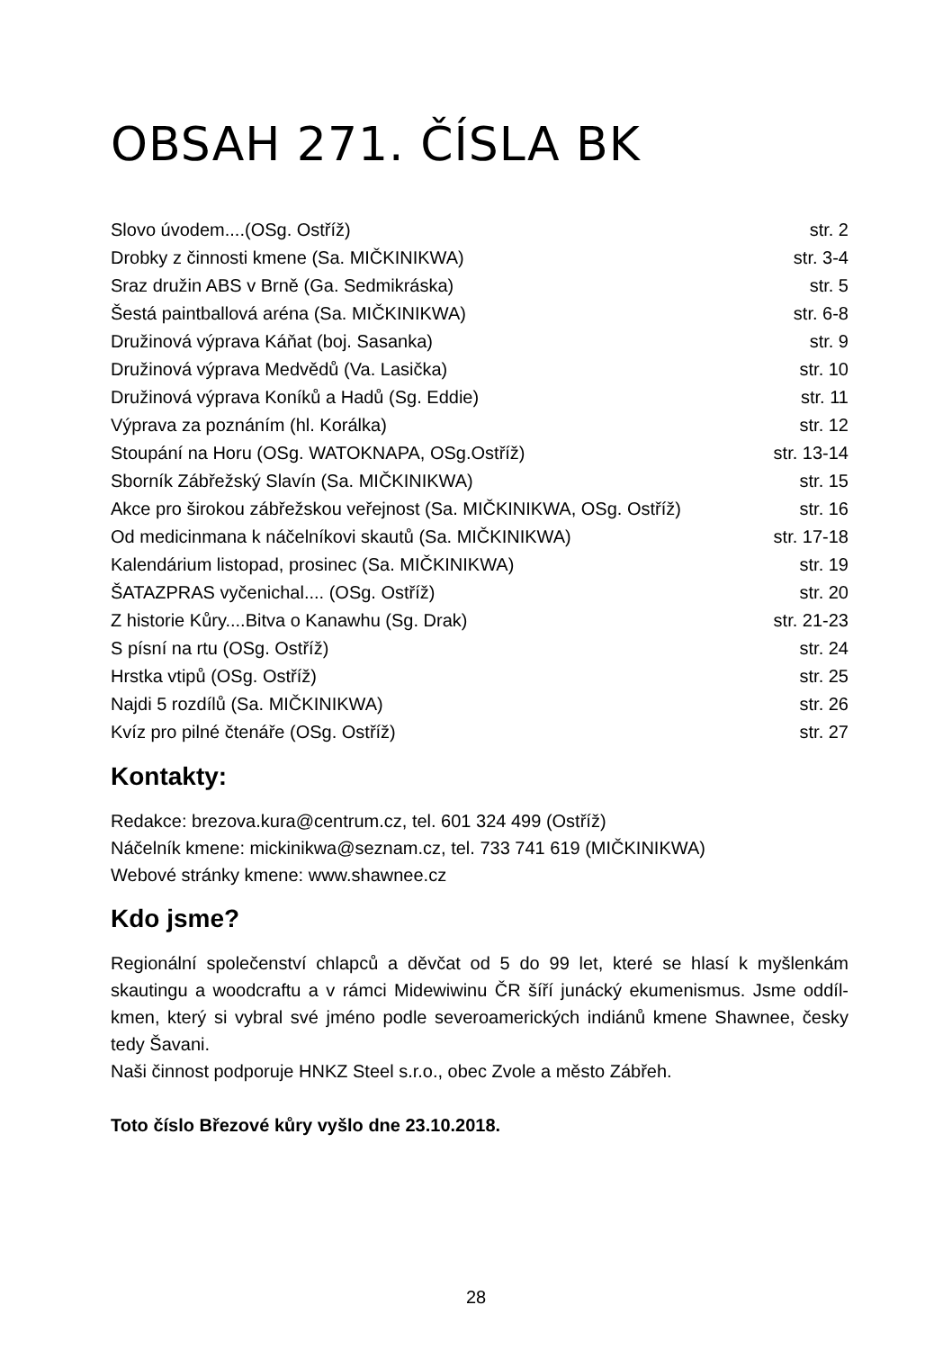OBSAH 271. ČÍSLA BK
| Slovo úvodem....(OSg. Ostříž) | str. 2 |
| Drobky z činnosti kmene (Sa. MIČKINIKWA) | str. 3-4 |
| Sraz družin ABS v Brně (Ga. Sedmikráska) | str. 5 |
| Šestá paintballová aréna (Sa. MIČKINIKWA) | str. 6-8 |
| Družinová výprava Káňat (boj. Sasanka) | str. 9 |
| Družinová výprava Medvědů (Va. Lasička) | str. 10 |
| Družinová výprava Koníků a Hadů (Sg. Eddie) | str. 11 |
| Výprava za poznáním (hl. Korálka) | str. 12 |
| Stoupání na Horu (OSg. WATOKNAPA, OSg.Ostříž) | str. 13-14 |
| Sborník Zábřežský Slavín (Sa. MIČKINIKWA) | str. 15 |
| Akce pro širokou zábřežskou veřejnost (Sa. MIČKINIKWA, OSg. Ostříž) | str. 16 |
| Od medicinmana k náčelníkovi skautů (Sa. MIČKINIKWA) | str. 17-18 |
| Kalendárium listopad, prosinec (Sa. MIČKINIKWA) | str. 19 |
| ŠATAZPRAS vyčenichal.... (OSg. Ostříž) | str. 20 |
| Z historie Kůry....Bitva o Kanawhu (Sg. Drak) | str. 21-23 |
| S písní na rtu (OSg. Ostříž) | str. 24 |
| Hrstka vtipů (OSg. Ostříž) | str. 25 |
| Najdi 5 rozdílů (Sa. MIČKINIKWA) | str. 26 |
| Kvíz pro pilné čtenáře (OSg. Ostříž) | str. 27 |
Kontakty:
Redakce: brezova.kura@centrum.cz, tel. 601 324 499 (Ostříž)
Náčelník kmene: mickinikwa@seznam.cz, tel. 733 741 619 (MIČKINIKWA)
Webové stránky kmene: www.shawnee.cz
Kdo jsme?
Regionální společenství chlapců a děvčat od 5 do 99 let, které se hlasí k myšlenkám skautingu a woodcraftu a v rámci Midewiwinu ČR šíří junácký ekumenismus. Jsme oddíl-kmen, který si vybral své jméno podle severoamerických indiánů kmene Shawnee, česky tedy Šavani.
Naši činnost podporuje HNKZ Steel s.r.o., obec Zvole a město Zábřeh.
Toto číslo Březové kůry vyšlo dne 23.10.2018.
28